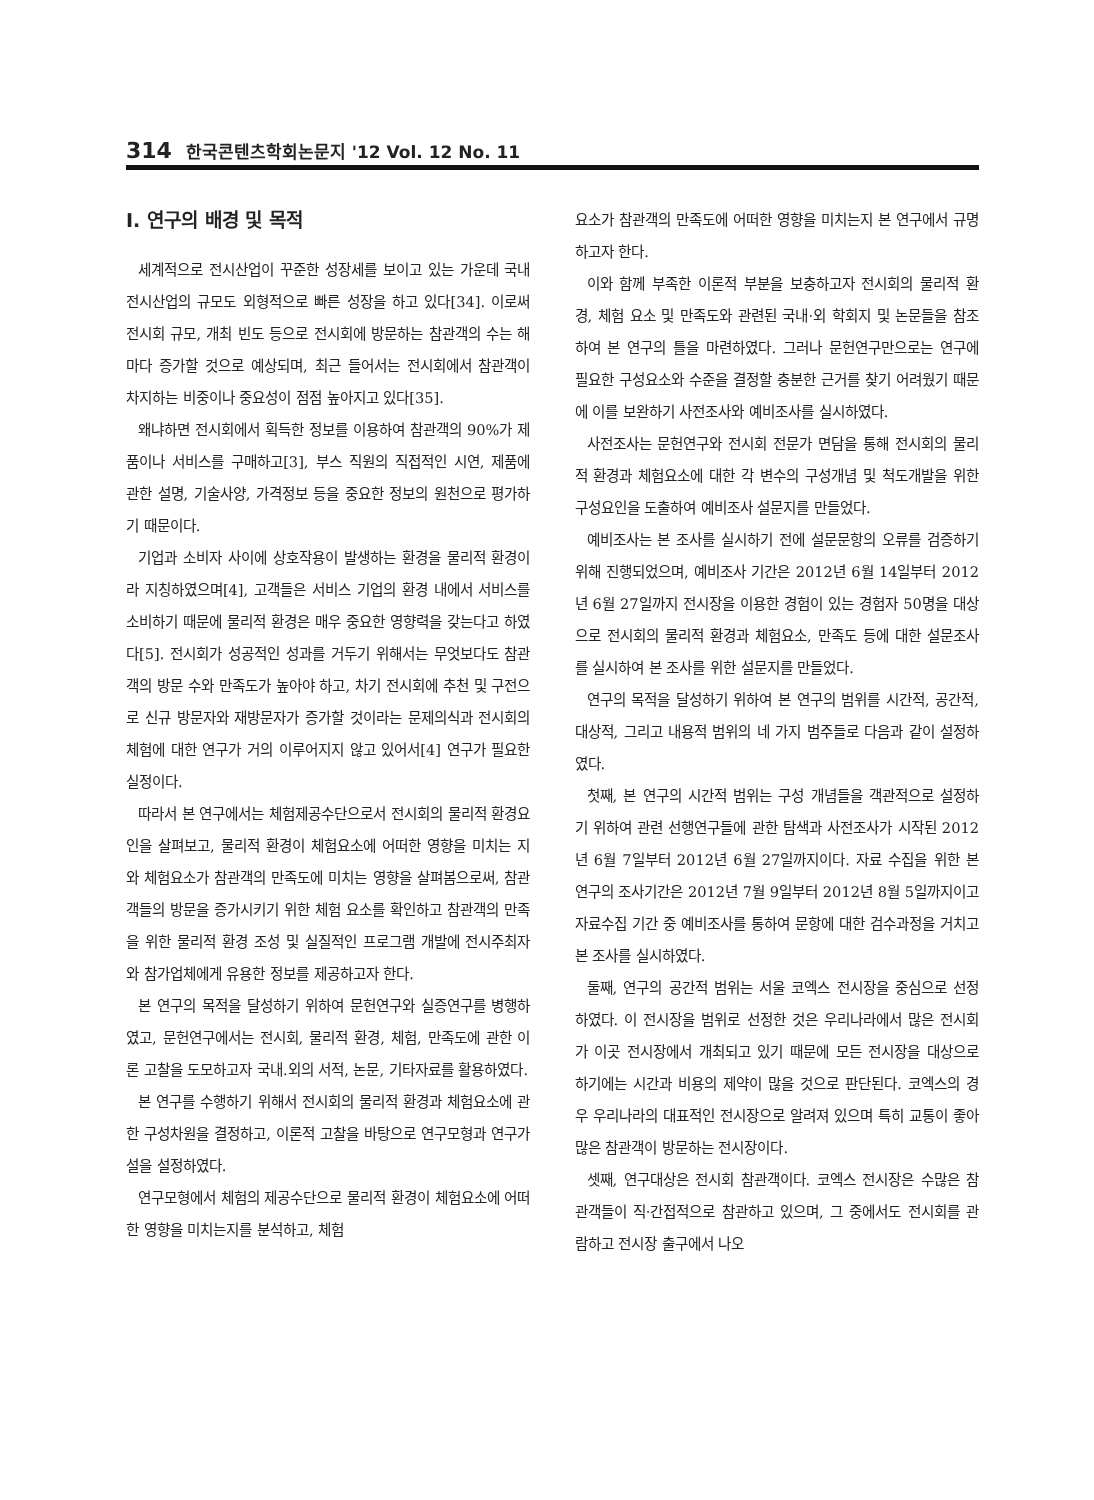314 한국콘텐츠학회논문지 '12 Vol. 12 No. 11
Ⅰ. 연구의 배경 및 목적
세계적으로 전시산업이 꾸준한 성장세를 보이고 있는 가운데 국내 전시산업의 규모도 외형적으로 빠른 성장을 하고 있다[34]. 이로써 전시회 규모, 개최 빈도 등으로 전시회에 방문하는 참관객의 수는 해마다 증가할 것으로 예상되며, 최근 들어서는 전시회에서 참관객이 차지하는 비중이나 중요성이 점점 높아지고 있다[35].
왜냐하면 전시회에서 획득한 정보를 이용하여 참관객의 90%가 제품이나 서비스를 구매하고[3], 부스 직원의 직접적인 시연, 제품에 관한 설명, 기술사양, 가격정보 등을 중요한 정보의 원천으로 평가하기 때문이다.
기업과 소비자 사이에 상호작용이 발생하는 환경을 물리적 환경이라 지칭하였으며[4], 고객들은 서비스 기업의 환경 내에서 서비스를 소비하기 때문에 물리적 환경은 매우 중요한 영향력을 갖는다고 하였다[5]. 전시회가 성공적인 성과를 거두기 위해서는 무엇보다도 참관객의 방문 수와 만족도가 높아야 하고, 차기 전시회에 추천 및 구전으로 신규 방문자와 재방문자가 증가할 것이라는 문제의식과 전시회의 체험에 대한 연구가 거의 이루어지지 않고 있어서[4] 연구가 필요한 실정이다.
따라서 본 연구에서는 체험제공수단으로서 전시회의 물리적 환경요인을 살펴보고, 물리적 환경이 체험요소에 어떠한 영향을 미치는 지와 체험요소가 참관객의 만족도에 미치는 영향을 살펴봄으로써, 참관객들의 방문을 증가시키기 위한 체험 요소를 확인하고 참관객의 만족을 위한 물리적 환경 조성 및 실질적인 프로그램 개발에 전시주최자와 참가업체에게 유용한 정보를 제공하고자 한다.
본 연구의 목적을 달성하기 위하여 문헌연구와 실증연구를 병행하였고, 문헌연구에서는 전시회, 물리적 환경, 체험, 만족도에 관한 이론 고찰을 도모하고자 국내.외의 서적, 논문, 기타자료를 활용하였다.
본 연구를 수행하기 위해서 전시회의 물리적 환경과 체험요소에 관한 구성차원을 결정하고, 이론적 고찰을 바탕으로 연구모형과 연구가설을 설정하였다.
연구모형에서 체험의 제공수단으로 물리적 환경이 체험요소에 어떠한 영향을 미치는지를 분석하고, 체험
요소가 참관객의 만족도에 어떠한 영향을 미치는지 본 연구에서 규명하고자 한다.
이와 함께 부족한 이론적 부분을 보충하고자 전시회의 물리적 환경, 체험 요소 및 만족도와 관련된 국내·외 학회지 및 논문들을 참조하여 본 연구의 틀을 마련하였다. 그러나 문헌연구만으로는 연구에 필요한 구성요소와 수준을 결정할 충분한 근거를 찾기 어려웠기 때문에 이를 보완하기 사전조사와 예비조사를 실시하였다.
사전조사는 문헌연구와 전시회 전문가 면담을 통해 전시회의 물리적 환경과 체험요소에 대한 각 변수의 구성개념 및 척도개발을 위한 구성요인을 도출하여 예비조사 설문지를 만들었다.
예비조사는 본 조사를 실시하기 전에 설문문항의 오류를 검증하기 위해 진행되었으며, 예비조사 기간은 2012년 6월 14일부터 2012년 6월 27일까지 전시장을 이용한 경험이 있는 경험자 50명을 대상으로 전시회의 물리적 환경과 체험요소, 만족도 등에 대한 설문조사를 실시하여 본 조사를 위한 설문지를 만들었다.
연구의 목적을 달성하기 위하여 본 연구의 범위를 시간적, 공간적, 대상적, 그리고 내용적 범위의 네 가지 범주들로 다음과 같이 설정하였다.
첫째, 본 연구의 시간적 범위는 구성 개념들을 객관적으로 설정하기 위하여 관련 선행연구들에 관한 탐색과 사전조사가 시작된 2012년 6월 7일부터 2012년 6월 27일까지이다. 자료 수집을 위한 본 연구의 조사기간은 2012년 7월 9일부터 2012년 8월 5일까지이고 자료수집 기간 중 예비조사를 통하여 문항에 대한 검수과정을 거치고 본 조사를 실시하였다.
둘째, 연구의 공간적 범위는 서울 코엑스 전시장을 중심으로 선정하였다. 이 전시장을 범위로 선정한 것은 우리나라에서 많은 전시회가 이곳 전시장에서 개최되고 있기 때문에 모든 전시장을 대상으로 하기에는 시간과 비용의 제약이 많을 것으로 판단된다. 코엑스의 경우 우리나라의 대표적인 전시장으로 알려져 있으며 특히 교통이 좋아 많은 참관객이 방문하는 전시장이다.
셋째, 연구대상은 전시회 참관객이다. 코엑스 전시장은 수많은 참관객들이 직·간접적으로 참관하고 있으며, 그 중에서도 전시회를 관람하고 전시장 출구에서 나오